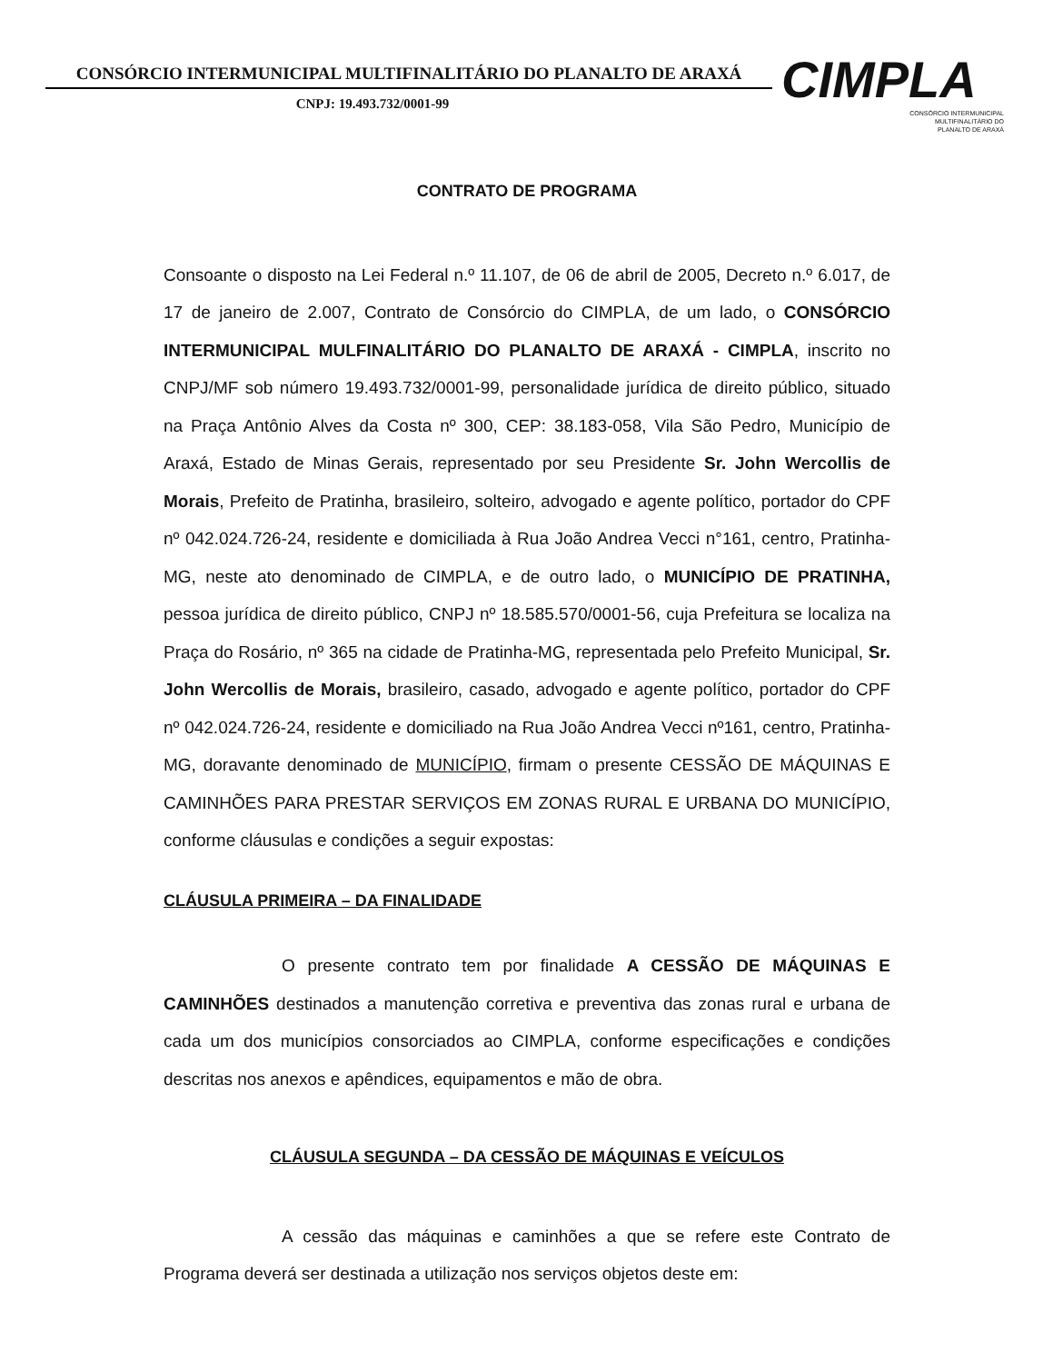CONSÓRCIO INTERMUNICIPAL MULTIFINALITÁRIO DO PLANALTO DE ARAXÁ
CNPJ: 19.493.732/0001-99
CIMPLA
CONSÓRCIO INTERMUNICIPAL
MULTIFINALITÁRIO DO
PLANALTO DE ARAXÁ
CONTRATO DE PROGRAMA
Consoante o disposto na Lei Federal n.º 11.107, de 06 de abril de 2005, Decreto n.º 6.017, de 17 de janeiro de 2.007, Contrato de Consórcio do CIMPLA, de um lado, o CONSÓRCIO INTERMUNICIPAL MULFINALITÁRIO DO PLANALTO DE ARAXÁ - CIMPLA, inscrito no CNPJ/MF sob número 19.493.732/0001-99, personalidade jurídica de direito público, situado na Praça Antônio Alves da Costa nº 300, CEP: 38.183-058, Vila São Pedro, Município de Araxá, Estado de Minas Gerais, representado por seu Presidente Sr. John Wercollis de Morais, Prefeito de Pratinha, brasileiro, solteiro, advogado e agente político, portador do CPF nº 042.024.726-24, residente e domiciliada à Rua João Andrea Vecci n°161, centro, Pratinha-MG, neste ato denominado de CIMPLA, e de outro lado, o MUNICÍPIO DE PRATINHA, pessoa jurídica de direito público, CNPJ nº 18.585.570/0001-56, cuja Prefeitura se localiza na Praça do Rosário, nº 365 na cidade de Pratinha-MG, representada pelo Prefeito Municipal, Sr. John Wercollis de Morais, brasileiro, casado, advogado e agente político, portador do CPF nº 042.024.726-24, residente e domiciliado na Rua João Andrea Vecci nº161, centro, Pratinha-MG, doravante denominado de MUNICÍPIO, firmam o presente CESSÃO DE MÁQUINAS E CAMINHÕES PARA PRESTAR SERVIÇOS EM ZONAS RURAL E URBANA DO MUNICÍPIO, conforme cláusulas e condições a seguir expostas:
CLÁUSULA PRIMEIRA – DA FINALIDADE
O presente contrato tem por finalidade A CESSÃO DE MÁQUINAS E CAMINHÕES destinados a manutenção corretiva e preventiva das zonas rural e urbana de cada um dos municípios consorciados ao CIMPLA, conforme especificações e condições descritas nos anexos e apêndices, equipamentos e mão de obra.
CLÁUSULA SEGUNDA – DA CESSÃO DE MÁQUINAS E VEÍCULOS
A cessão das máquinas e caminhões a que se refere este Contrato de Programa deverá ser destinada a utilização nos serviços objetos deste em: